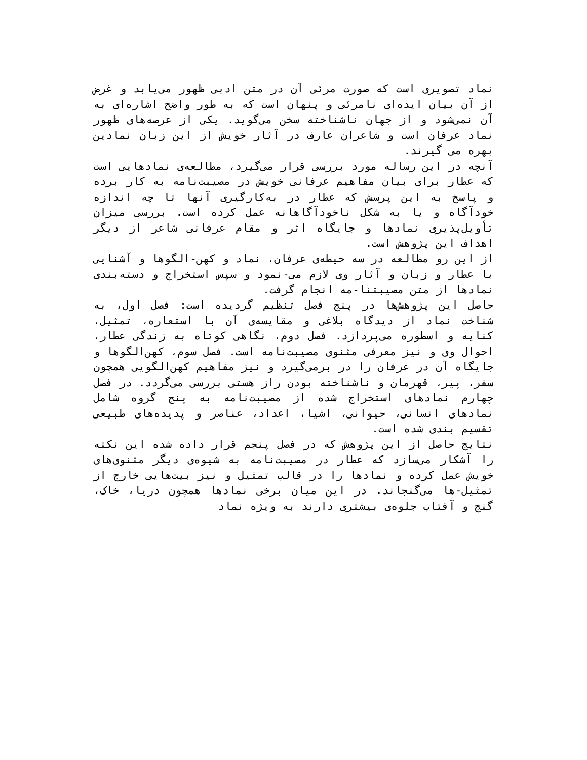نماد تصویری است که صورت مرئی آن در متن ادبی ظهور می‌یابد و غرض از آن بیان ایده‌ای نامرئی و پنهان است که به طور واضح اشاره‌ای به آن نمی‌شود و از جهان ناشناخته سخن می‌گوید. یکی از عرصه‌های ظهور نماد عرفان است و شاعران عارف در آثار خویش از این زبان نمادین بهره می گیرند.
آنچه در این رساله مورد بررسی قرار می‌گیرد، مطالعه‌ی نمادهایی است که عطار برای بیان مفاهیم عرفانی خویش در مصیبت‌نامه به کار برده و پاسخ به این پرسش که عطار در به‌کارگیری آنها تا چه اندازه خودآگاه و یا به شکل ناخودآگاهانه عمل کرده است. بررسی میزان تأویل‌پذیری نمادها و جایگاه اثر و مقام عرفانی شاعر از دیگر اهداف این پژوهش است.
از این رو مطالعه در سه حیطه‌ی عرفان، نماد و کهن-الگوها و آشنایی با عطار و زبان و آثار وی لازم می-نمود و سپس استخراج و دسته‌بندی نمادها از متن مصیبتنا-مه انجام گرفت.
حاصل این پژوهش‌ها در پنج فصل تنظیم گردیده است: فصل اول، به شناخت نماد از دیدگاه بلاغی و مقایسه‌ی آن با استعاره، تمثیل، کنایه و اسطوره می‌پردازد. فصل دوم، نگاهی کوتاه به زندگی عطار، احوال وی و نیز معرفی مثنوی مصیبت‌نامه است. فصل سوم، کهن‌الگوها و جایگاه آن در عرفان را در برمی‌گیرد و نیز مفاهیم کهن‌الگویی همچون سفر، پیر، قهرمان و ناشناخته بودن راز هستی بررسی می‌گردد. در فصل چهارم نمادهای استخراج شده از مصیبت‌نامه به پنج گروه شامل نمادهای انسانی، حیوانی، اشیا، اعداد، عناصر و پدیده‌های طبیعی تقسیم بندی شده است.
نتایج حاصل از این پژوهش که در فصل پنجم قرار داده شده این نکته را آشکار می‌سازد که عطار در مصیبت‌نامه به شیوه‌ی دیگر مثنوی‌های خویش عمل کرده و نمادها را در قالب تمثیل و نیز بیت‌هایی خارج از تمثیل-ها می‌گنجاند. در این میان برخی نمادها همچون دریا، خاک، گنج و آفتاب جلوه‌ی بیشتری دارند به ویژه نماد